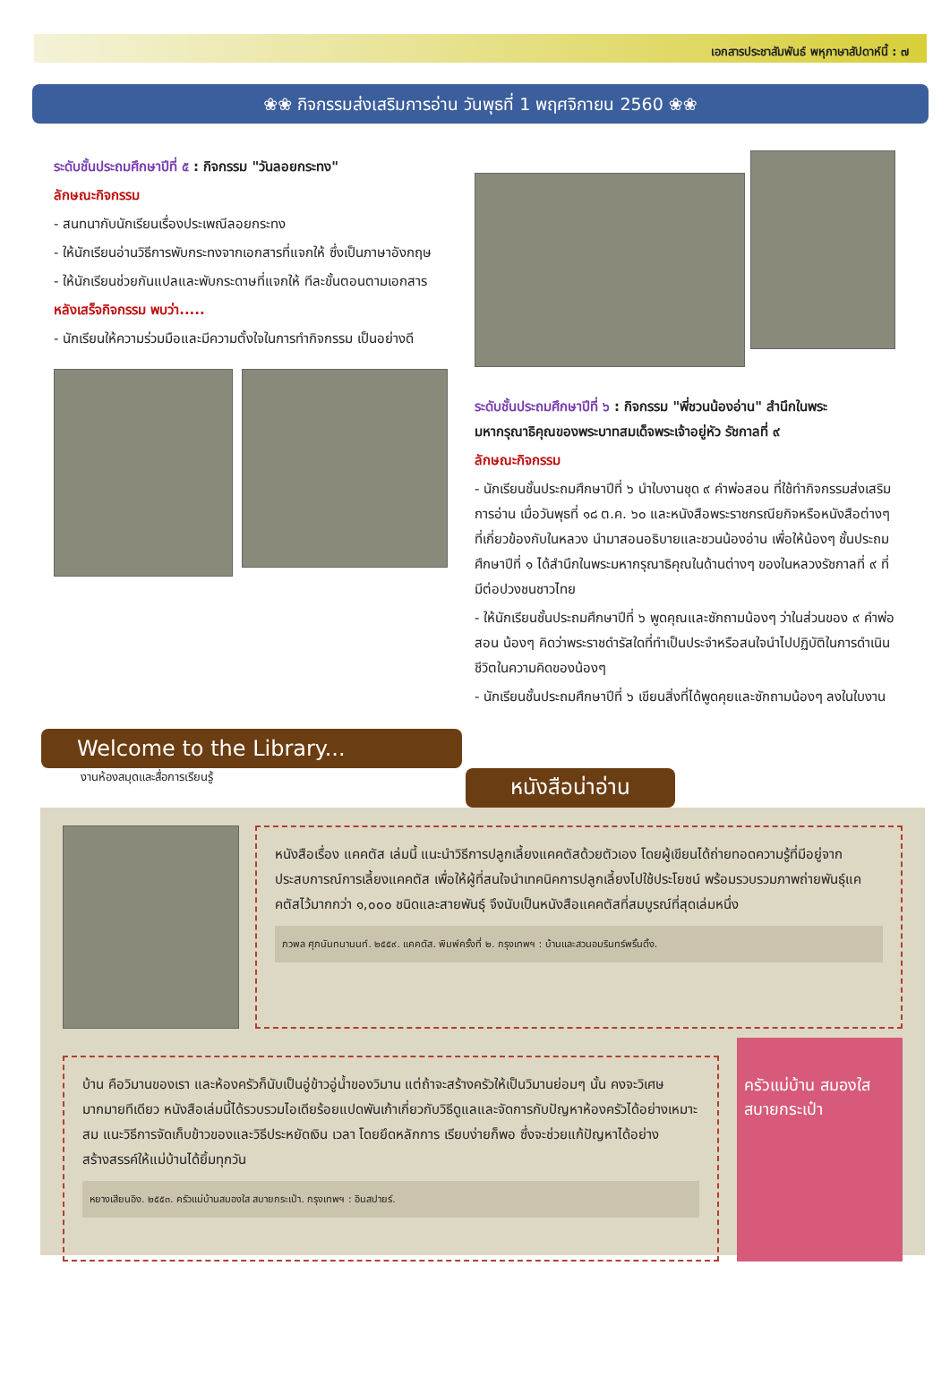เอกสารประชาสัมพันธ์ พหุภาษาสัปดาห์นี้ : ๗
❀❀ กิจกรรมส่งเสริมการอ่าน วันพุธที่ 1 พฤศจิกายน 2560 ❀❀
ระดับชั้นประถมศึกษาปีที่ ๕ : กิจกรรม "วันลอยกระทง"
ลักษณะกิจกรรม
- สนทนากับนักเรียนเรื่องประเพณีลอยกระทง
- ให้นักเรียนอ่านวิธีการพับกระทงจากเอกสารที่แจกให้ ซึ่งเป็นภาษาอังกฤษ
- ให้นักเรียนช่วยกันแปลและพับกระดาษที่แจกให้ ทีละขั้นตอนตามเอกสาร
หลังเสร็จกิจกรรม พบว่า.....
- นักเรียนให้ความร่วมมือและมีความตั้งใจในการทำกิจกรรม เป็นอย่างดี
ระดับชั้นประถมศึกษาปีที่ ๖ : กิจกรรม "พี่ชวนน้องอ่าน" สำนึกในพระมหากรุณาธิคุณของพระบาทสมเด็จพระเจ้าอยู่หัว รัชกาลที่ ๙
ลักษณะกิจกรรม
- นักเรียนชั้นประถมศึกษาปีที่ ๖ นำใบงานชุด ๙ คำพ่อสอน ที่ใช้ทำกิจกรรมส่งเสริมการอ่าน เมื่อวันพุธที่ ๑๘ ต.ค. ๖๐ และหนังสือพระราชกรณียกิจหรือหนังสือต่างๆ ที่เกี่ยวข้องกับในหลวง นำมาสอนอธิบายและชวนน้องอ่าน เพื่อให้น้องๆ ชั้นประถมศึกษาปีที่ ๑ ได้สำนึกในพระมหากรุณาธิคุณในด้านต่างๆ ของในหลวงรัชกาลที่ ๙ ที่มีต่อปวงชนชาวไทย
- ให้นักเรียนชั้นประถมศึกษาปีที่ ๖ พูดคุณและซักถามน้องๆ ว่าในส่วนของ ๙ คำพ่อสอน น้องๆ คิดว่าพระราชดำรัสใดที่ทำเป็นประจำหรือสนใจนำไปปฏิบัติในการดำเนินชีวิตในความคิดของน้องๆ
- นักเรียนชั้นประถมศึกษาปีที่ ๖ เขียนสิ่งที่ได้พูดคุยและซักถามน้องๆ ลงในใบงาน
Welcome to the Library...
งานห้องสมุดและสื่อการเรียนรู้
หนังสือน่าอ่าน
หนังสือเรื่อง แคคตัส เล่มนี้ แนะนำวิธีการปลูกเลี้ยงแคคตัสด้วยตัวเอง โดยผู้เขียนได้ถ่ายทอดความรู้ที่มีอยู่จากประสบการณ์การเลี้ยงแคคตัส เพื่อให้ผู้ที่สนใจนำเทคนิคการปลูกเลี้ยงไปใช้ประโยชน์ พร้อมรวบรวมภาพถ่ายพันธุ์แคคตัสไว้มากกว่า ๑,๐๐๐ ชนิดและสายพันธุ์ จึงนับเป็นหนังสือแคคตัสที่สมบูรณ์ที่สุดเล่มหนึ่ง
ภวพล ศุภนันทนานนท์. ๒๕๕๙. แคคตัส. พิมพ์ครั้งที่ ๒. กรุงเทพฯ : บ้านและสวนอมรินทร์พริ้นติ้ง.
บ้าน คือวิมานของเรา และห้องครัวก็นับเป็นอู่ข้าวอู่น้ำของวิมาน แต่ถ้าจะสร้างครัวให้เป็นวิมานย่อมๆ นั้น คงจะวิเศษมากมายทีเดียว หนังสือเล่มนี้ได้รวบรวมไอเดียร้อยแปดพันเก้าเกี่ยวกับวิธีดูแลและจัดการกับปัญหาห้องครัวได้อย่างเหมาะสม แนะวิธีการจัดเก็บข้าวของและวิธีประหยัดเงิน เวลา โดยยึดหลักการ เรียบง่ายก็พอ ซึ่งจะช่วยแก้ปัญหาได้อย่างสร้างสรรค์ให้แม่บ้านได้ยิ้มทุกวัน
หยางเสียนอิง. ๒๕๕๓. ครัวแม่บ้านสมองใส สบายกระเป๋า. กรุงเทพฯ : อินสปายร์.
ครัวแม่บ้าน สมองใส สบายกระเป๋า